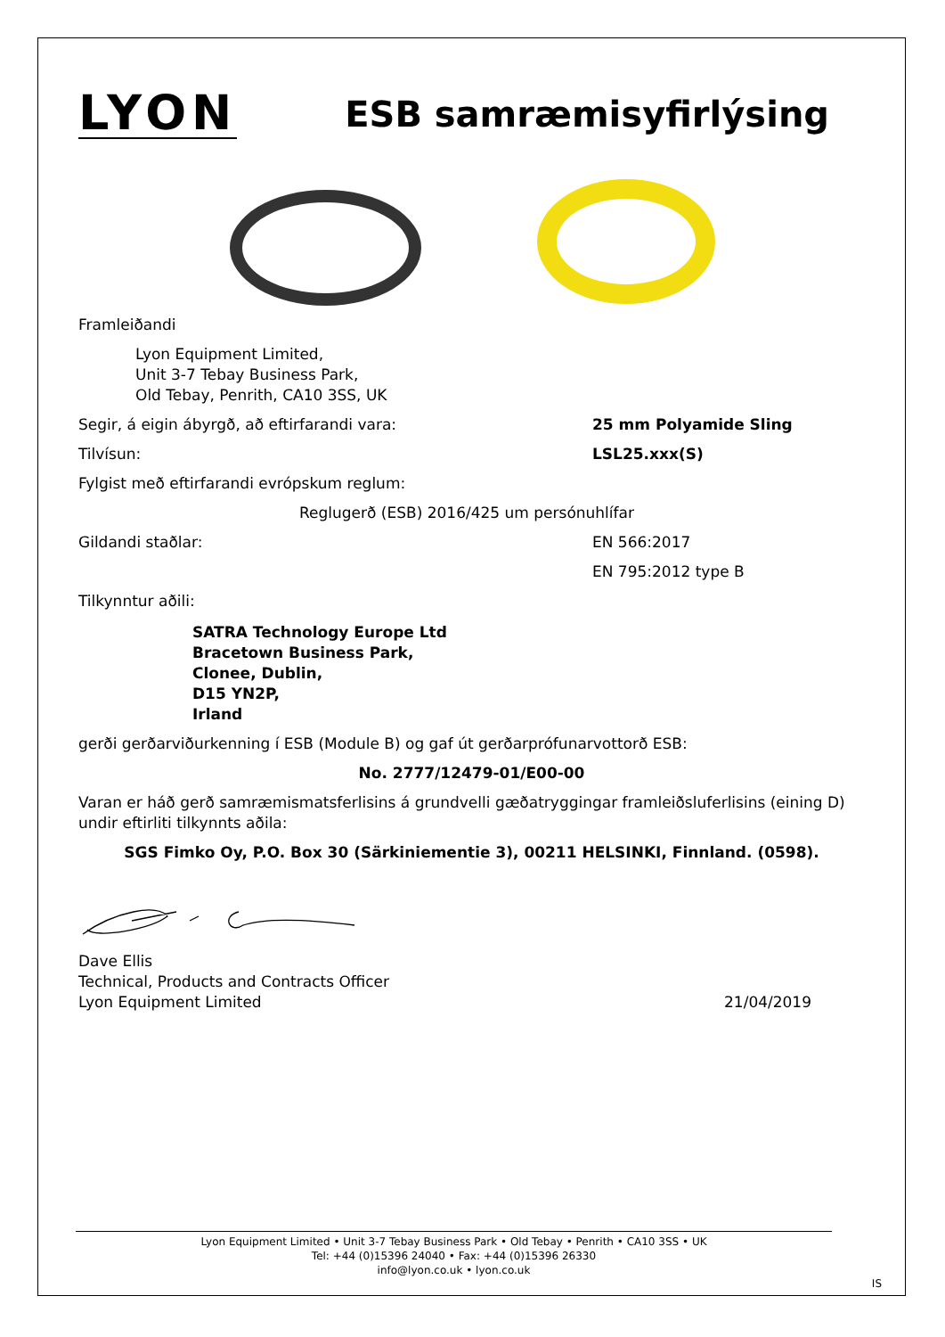LYON
ESB samræmisyfirlýsing
Framleiðandi
Lyon Equipment Limited,
Unit 3-7 Tebay Business Park,
Old Tebay, Penrith, CA10 3SS, UK
Segir, á eigin ábyrgð, að eftirfarandi vara: 25 mm Polyamide Sling
Tilvísun: LSL25.xxx(S)
Fylgist með eftirfarandi evrópskum reglum:
Reglugerð (ESB) 2016/425 um persónuhlífar
Gildandi staðlar: EN 566:2017
EN 795:2012 type B
Tilkynntur aðili:
SATRA Technology Europe Ltd
Bracetown Business Park,
Clonee, Dublin,
D15 YN2P,
Irland
gerði gerðarviðurkenning í ESB (Module B) og gaf út gerðarprófunarvottorð ESB:
No. 2777/12479-01/E00-00
Varan er háð gerð samræmismatsferlisins á grundvelli gæðatryggingar framleiðsluferlisins (eining D) undir eftirliti tilkynnts aðila:
SGS Fimko Oy, P.O. Box 30 (Särkiniementie 3), 00211 HELSINKI, Finnland. (0598).
Dave Ellis
Technical, Products and Contracts Officer
Lyon Equipment Limited 21/04/2019
Lyon Equipment Limited • Unit 3-7 Tebay Business Park • Old Tebay • Penrith • CA10 3SS • UK
Tel: +44 (0)15396 24040 • Fax: +44 (0)15396 26330
info@lyon.co.uk • lyon.co.uk
IS